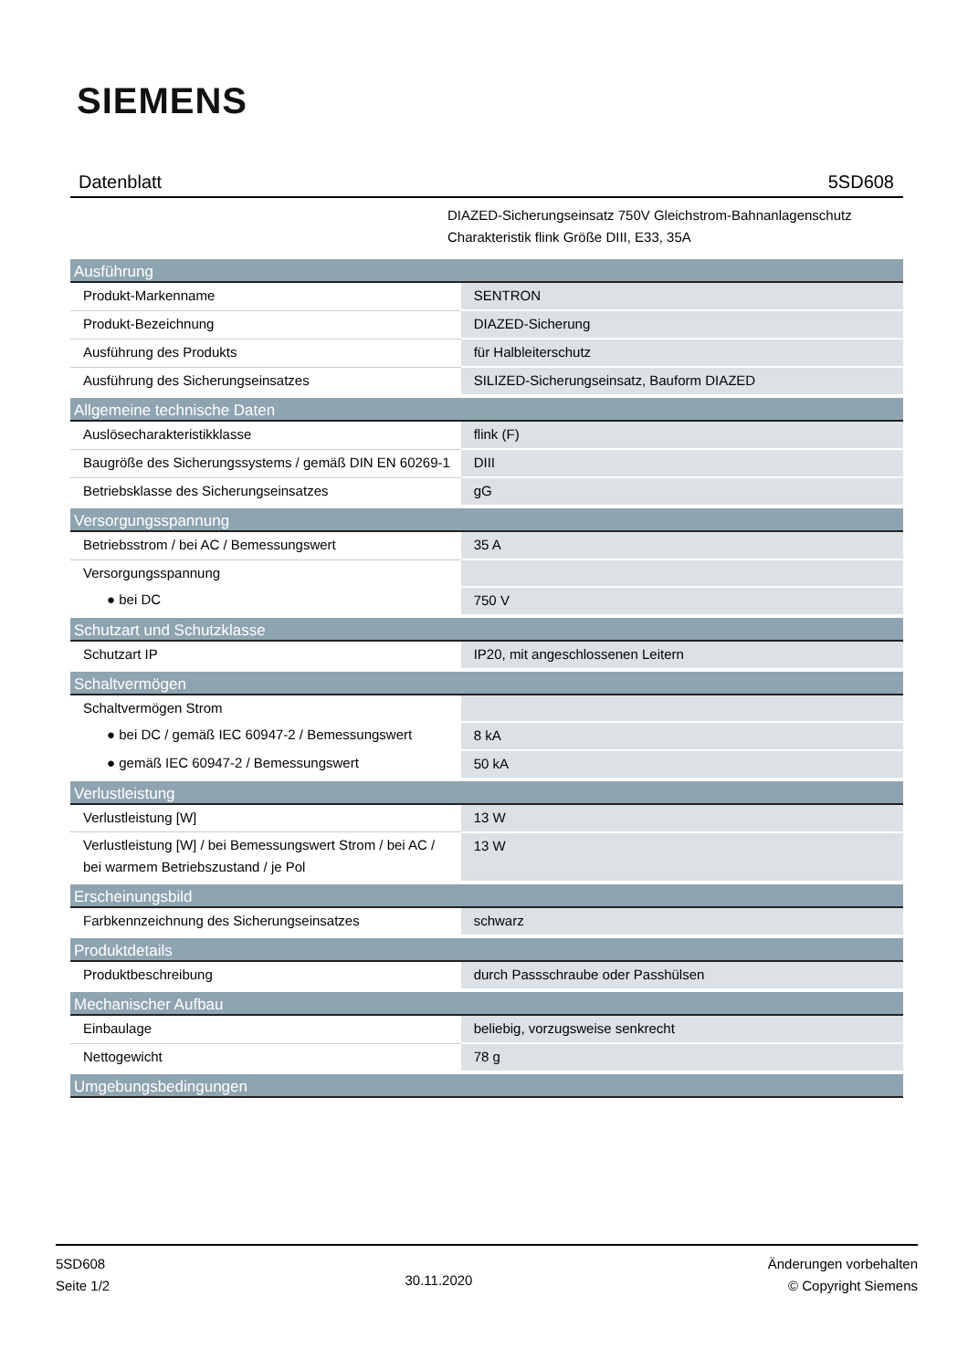SIEMENS
Datenblatt 5SD608
DIAZED-Sicherungseinsatz 750V Gleichstrom-Bahnanlagenschutz
Charakteristik flink Größe DIII, E33, 35A
| Ausführung | |
| --- | --- |
| Produkt-Markenname | SENTRON |
| Produkt-Bezeichnung | DIAZED-Sicherung |
| Ausführung des Produkts | für Halbleiterschutz |
| Ausführung des Sicherungseinsatzes | SILIZED-Sicherungseinsatz, Bauform DIAZED |
| Allgemeine technische Daten | |
| Auslösecharakteristikklasse | flink (F) |
| Baugröße des Sicherungssystems / gemäß DIN EN 60269-1 | DIII |
| Betriebsklasse des Sicherungseinsatzes | gG |
| Versorgungsspannung | |
| Betriebsstrom / bei AC / Bemessungswert | 35 A |
| Versorgungsspannung | |
| ● bei DC | 750 V |
| Schutzart und Schutzklasse | |
| Schutzart IP | IP20, mit angeschlossenen Leitern |
| Schaltvermögen | |
| Schaltvermögen Strom | |
| ● bei DC / gemäß IEC 60947-2 / Bemessungswert | 8 kA |
| ● gemäß IEC 60947-2 / Bemessungswert | 50 kA |
| Verlustleistung | |
| Verlustleistung [W] | 13 W |
| Verlustleistung [W] / bei Bemessungswert Strom / bei AC / bei warmem Betriebszustand / je Pol | 13 W |
| Erscheinungsbild | |
| Farbkennzeichnung des Sicherungseinsatzes | schwarz |
| Produktdetails | |
| Produktbeschreibung | durch Passschraube oder Passhülsen |
| Mechanischer Aufbau | |
| Einbaulage | beliebig, vorzugsweise senkrecht |
| Nettogewicht | 78 g |
| Umgebungsbedingungen | |
5SD608
Seite 1/2
30.11.2020
Änderungen vorbehalten
© Copyright Siemens